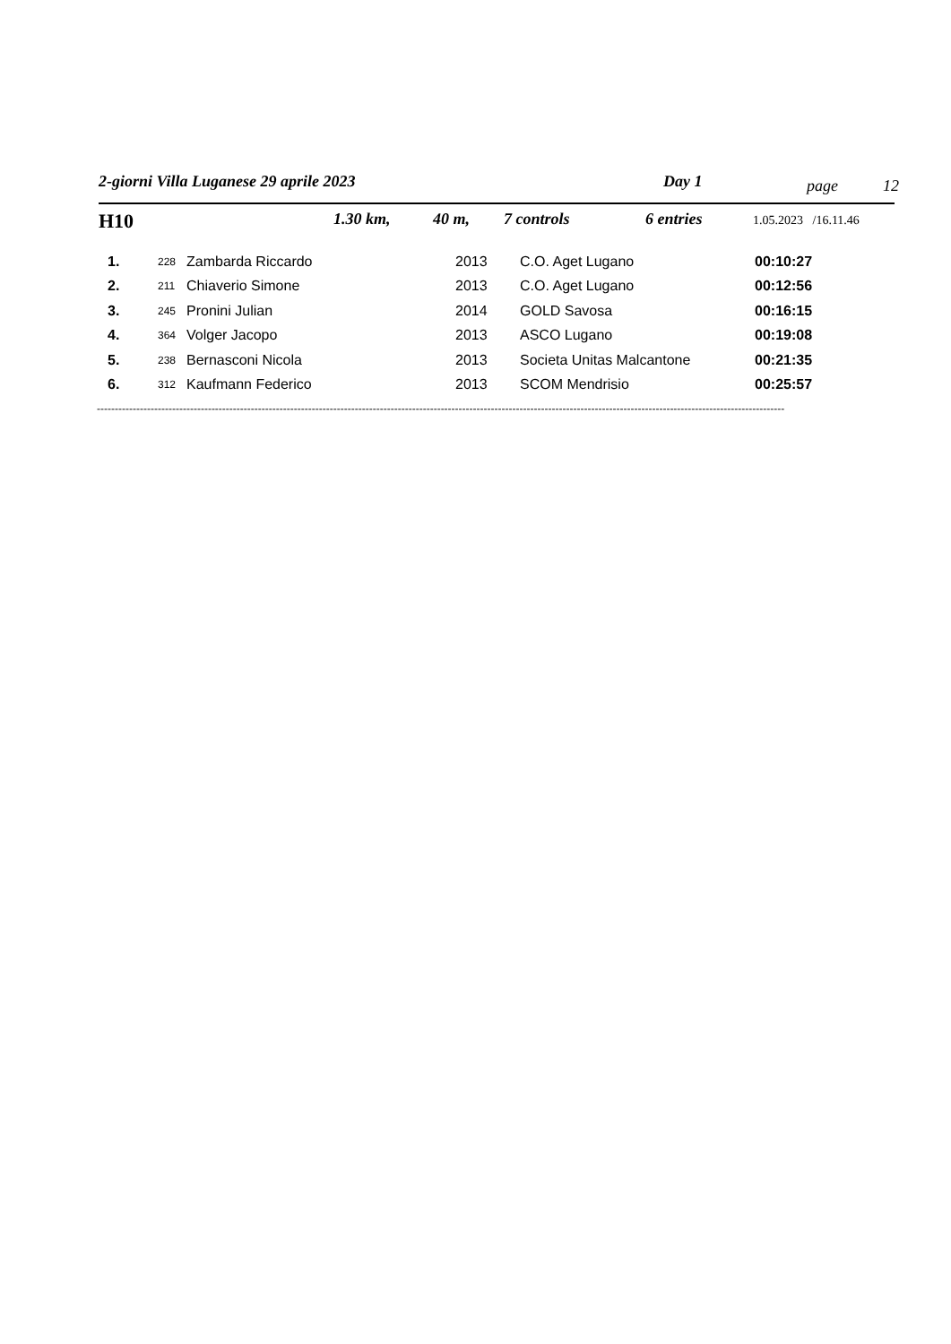2-giorni Villa Luganese 29 aprile 2023 Day 1 page 12
H10 1.30 km, 40 m, 7 controls 6 entries 1.05.2023 /16.11.46
| 1. | 228 | Zambarda Riccardo | 2013 | C.O. Aget Lugano | 00:10:27 |
| 2. | 211 | Chiaverio Simone | 2013 | C.O. Aget Lugano | 00:12:56 |
| 3. | 245 | Pronini Julian | 2014 | GOLD Savosa | 00:16:15 |
| 4. | 364 | Volger Jacopo | 2013 | ASCO Lugano | 00:19:08 |
| 5. | 238 | Bernasconi Nicola | 2013 | Societa Unitas Malcantone | 00:21:35 |
| 6. | 312 | Kaufmann Federico | 2013 | SCOM Mendrisio | 00:25:57 |
------------------------------------------------------------------------------------------------------------------------------------------------------------------------------------------------